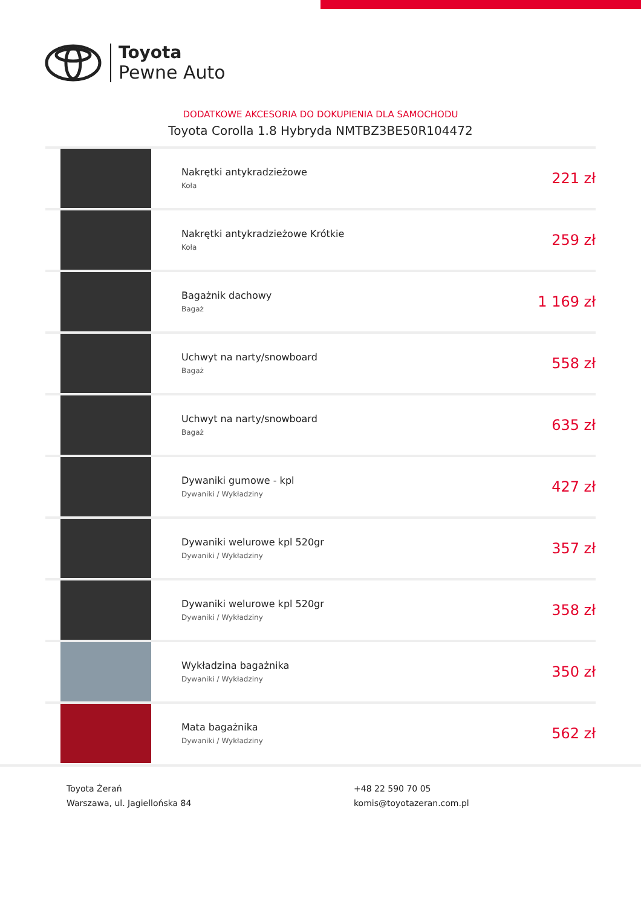Toyota
Pewne Auto
DODATKOWE AKCESORIA DO DOKUPIENIA DLA SAMOCHODU
Toyota Corolla 1.8 Hybryda NMTBZ3BE50R104472
| | Nakrętki antykradzieżowe Koła | 221 zł |
| | Nakrętki antykradzieżowe Krótkie Koła | 259 zł |
| | Bagażnik dachowy Bagaż | 1 169 zł |
| | Uchwyt na narty/snowboard Bagaż | 558 zł |
| | Uchwyt na narty/snowboard Bagaż | 635 zł |
| | Dywaniki gumowe - kpl Dywaniki / Wykładziny | 427 zł |
| | Dywaniki welurowe kpl 520gr Dywaniki / Wykładziny | 357 zł |
| | Dywaniki welurowe kpl 520gr Dywaniki / Wykładziny | 358 zł |
| | Wykładzina bagażnika Dywaniki / Wykładziny | 350 zł |
| | Mata bagażnika Dywaniki / Wykładziny | 562 zł |
Toyota Żerań
Warszawa, ul. Jagiellońska 84
+48 22 590 70 05
komis@toyotazeran.com.pl